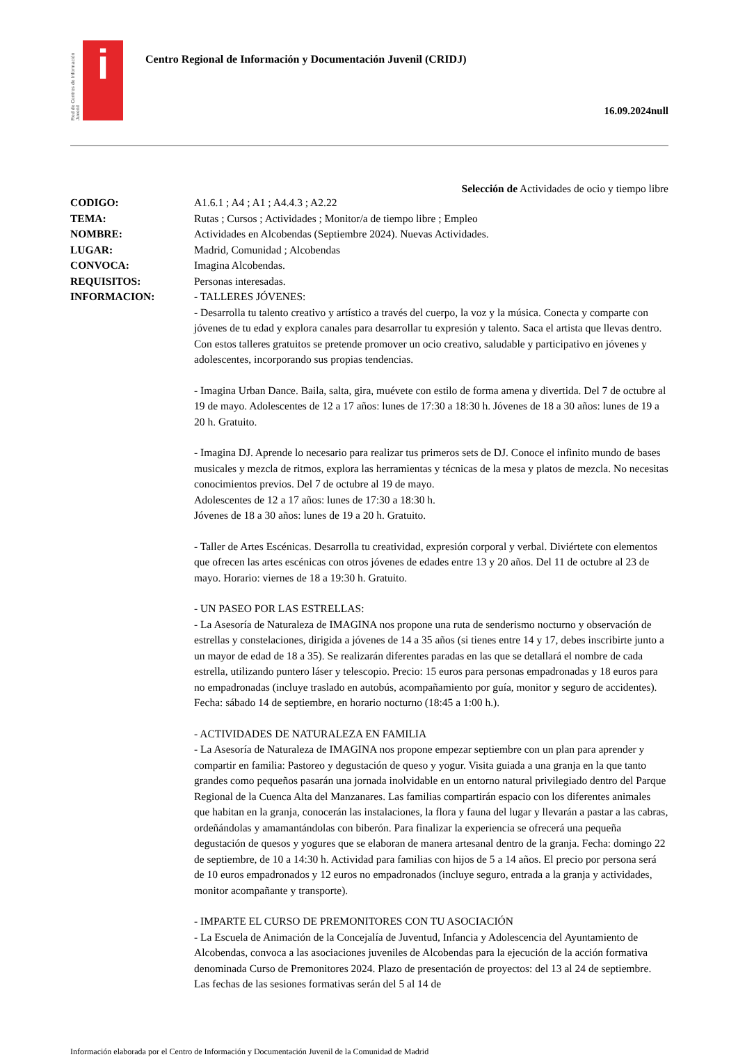Red de Centros de Información Juvenil
i
Centro Regional de Información y Documentación Juvenil (CRIDJ)
16.09.2024null
Selección de Actividades de ocio y tiempo libre
CODIGO: A1.6.1 ; A4 ; A1 ; A4.4.3 ; A2.22
TEMA: Rutas ; Cursos ; Actividades ; Monitor/a de tiempo libre ; Empleo
NOMBRE: Actividades en Alcobendas (Septiembre 2024). Nuevas Actividades.
LUGAR: Madrid, Comunidad ; Alcobendas
CONVOCA: Imagina Alcobendas.
REQUISITOS: Personas interesadas.
INFORMACION: - TALLERES JÓVENES:
- Desarrolla tu talento creativo y artístico a través del cuerpo, la voz y la música. Conecta y comparte con jóvenes de tu edad y explora canales para desarrollar tu expresión y talento. Saca el artista que llevas dentro. Con estos talleres gratuitos se pretende promover un ocio creativo, saludable y participativo en jóvenes y adolescentes, incorporando sus propias tendencias.
- Imagina Urban Dance. Baila, salta, gira, muévete con estilo de forma amena y divertida. Del 7 de octubre al 19 de mayo. Adolescentes de 12 a 17 años: lunes de 17:30 a 18:30 h. Jóvenes de 18 a 30 años: lunes de 19 a 20 h. Gratuito.
- Imagina DJ. Aprende lo necesario para realizar tus primeros sets de DJ. Conoce el infinito mundo de bases musicales y mezcla de ritmos, explora las herramientas y técnicas de la mesa y platos de mezcla. No necesitas conocimientos previos. Del 7 de octubre al 19 de mayo.
Adolescentes de 12 a 17 años: lunes de 17:30 a 18:30 h.
Jóvenes de 18 a 30 años: lunes de 19 a 20 h. Gratuito.
- Taller de Artes Escénicas. Desarrolla tu creatividad, expresión corporal y verbal. Diviértete con elementos que ofrecen las artes escénicas con otros jóvenes de edades entre 13 y 20 años. Del 11 de octubre al 23 de mayo. Horario: viernes de 18 a 19:30 h. Gratuito.
- UN PASEO POR LAS ESTRELLAS:
- La Asesoría de Naturaleza de IMAGINA nos propone una ruta de senderismo nocturno y observación de estrellas y constelaciones, dirigida a jóvenes de 14 a 35 años (si tienes entre 14 y 17, debes inscribirte junto a un mayor de edad de 18 a 35). Se realizarán diferentes paradas en las que se detallará el nombre de cada estrella, utilizando puntero láser y telescopio. Precio: 15 euros para personas empadronadas y 18 euros para no empadronadas (incluye traslado en autobús, acompañamiento por guía, monitor y seguro de accidentes). Fecha: sábado 14 de septiembre, en horario nocturno (18:45 a 1:00 h.).
- ACTIVIDADES DE NATURALEZA EN FAMILIA
- La Asesoría de Naturaleza de IMAGINA nos propone empezar septiembre con un plan para aprender y compartir en familia: Pastoreo y degustación de queso y yogur. Visita guiada a una granja en la que tanto grandes como pequeños pasarán una jornada inolvidable en un entorno natural privilegiado dentro del Parque Regional de la Cuenca Alta del Manzanares. Las familias compartirán espacio con los diferentes animales que habitan en la granja, conocerán las instalaciones, la flora y fauna del lugar y llevarán a pastar a las cabras, ordeñándolas y amamantándolas con biberón. Para finalizar la experiencia se ofrecerá una pequeña degustación de quesos y yogures que se elaboran de manera artesanal dentro de la granja. Fecha: domingo 22 de septiembre, de 10 a 14:30 h. Actividad para familias con hijos de 5 a 14 años. El precio por persona será de 10 euros empadronados y 12 euros no empadronados (incluye seguro, entrada a la granja y actividades, monitor acompañante y transporte).
- IMPARTE EL CURSO DE PREMONITORES CON TU ASOCIACIÓN
- La Escuela de Animación de la Concejalía de Juventud, Infancia y Adolescencia del Ayuntamiento de Alcobendas, convoca a las asociaciones juveniles de Alcobendas para la ejecución de la acción formativa denominada Curso de Premonitores 2024. Plazo de presentación de proyectos: del 13 al 24 de septiembre. Las fechas de las sesiones formativas serán del 5 al 14 de
Información elaborada por el Centro de Información y Documentación Juvenil de la Comunidad de Madrid